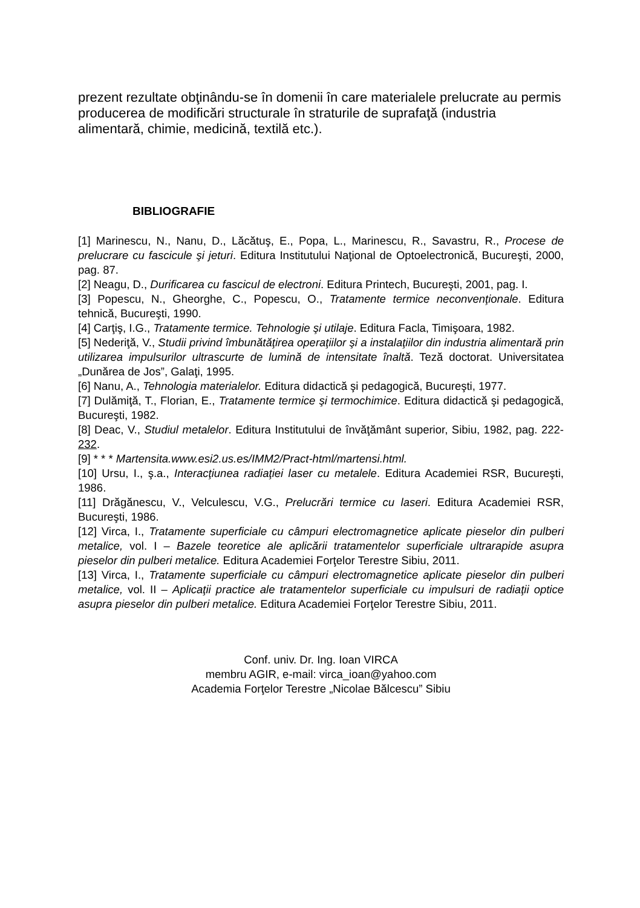prezent rezultate obţinându-se în domenii în care materialele prelucrate au permis producerea de modificări structurale în straturile de suprafaţă (industria alimentară, chimie, medicină, textilă etc.).
BIBLIOGRAFIE
[1] Marinescu, N., Nanu, D., Lăcătuş, E., Popa, L., Marinescu, R., Savastru, R., Procese de prelucrare cu fascicule şi jeturi. Editura Institutului Naţional de Optoelectronică, Bucureşti, 2000, pag. 87.
[2] Neagu, D., Durificarea cu fascicul de electroni. Editura Printech, Bucureşti, 2001, pag. I.
[3] Popescu, N., Gheorghe, C., Popescu, O., Tratamente termice neconvenţionale. Editura tehnică, Bucureşti, 1990.
[4] Carţiş, I.G., Tratamente termice. Tehnologie şi utilaje. Editura Facla, Timişoara, 1982.
[5] Nederiţă, V., Studii privind îmbunătăţirea operaţiilor şi a instalaţiilor din industria alimentară prin utilizarea impulsurilor ultrascurte de lumină de intensitate înaltă. Teză doctorat. Universitatea „Dunărea de Jos”, Galaţi, 1995.
[6] Nanu, A., Tehnologia materialelor. Editura didactică şi pedagogică, Bucureşti, 1977.
[7] Dulămiţă, T., Florian, E., Tratamente termice şi termochimice. Editura didactică şi pedagogică, Bucureşti, 1982.
[8] Deac, V., Studiul metalelor. Editura Institutului de învăţământ superior, Sibiu, 1982, pag. 222-232.
[9] * * * Martensita.www.esi2.us.es/IMM2/Pract-html/martensi.html.
[10] Ursu, I., ş.a., Interacţiunea radiaţiei laser cu metalele. Editura Academiei RSR, Bucureşti, 1986.
[11] Drăgănescu, V., Velculescu, V.G., Prelucrări termice cu laseri. Editura Academiei RSR, Bucureşti, 1986.
[12] Virca, I., Tratamente superficiale cu câmpuri electromagnetice aplicate pieselor din pulberi metalice, vol. I – Bazele teoretice ale aplicării tratamentelor superficiale ultrarapide asupra pieselor din pulberi metalice. Editura Academiei Forţelor Terestre Sibiu, 2011.
[13] Virca, I., Tratamente superficiale cu câmpuri electromagnetice aplicate pieselor din pulberi metalice, vol. II – Aplicaţii practice ale tratamentelor superficiale cu impulsuri de radiaţii optice asupra pieselor din pulberi metalice. Editura Academiei Forţelor Terestre Sibiu, 2011.
Conf. univ. Dr. Ing. Ioan VIRCA
membru AGIR, e-mail: virca_ioan@yahoo.com
Academia Forţelor Terestre „Nicolae Bălcescu” Sibiu